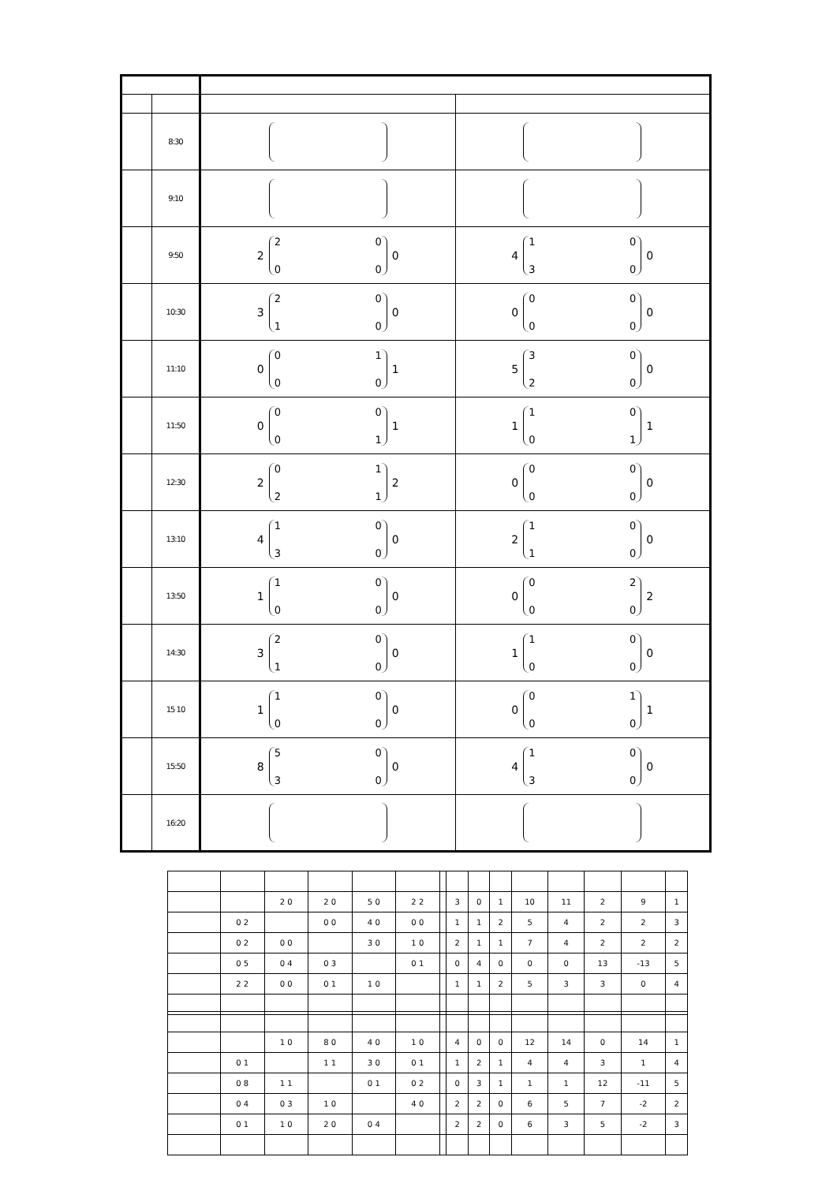| | 8:30 | | |
| | 9:10 | | |
| | 9:50 | 2 2 0 0 0 0 | 4 1 3 0 0 0 |
| | 10:30 | 3 2 1 0 0 0 | 0 0 0 0 0 0 |
| | 11:10 | 0 0 0 1 0 1 | 5 3 2 0 0 0 |
| | 11:50 | 0 0 0 0 1 1 | 1 1 0 0 1 1 |
| | 12:30 | 2 0 2 1 1 2 | 0 0 0 0 0 0 |
| | 13:10 | 4 1 3 0 0 0 | 2 1 1 0 0 0 |
| | 13:50 | 1 1 0 0 0 0 | 0 0 0 2 0 2 |
| | 14:30 | 3 2 1 0 0 0 | 1 1 0 0 0 0 |
| | 15 10 | 1 1 0 0 0 0 | 0 0 0 1 0 1 |
| | 15:50 | 8 5 3 0 0 0 | 4 1 3 0 0 0 |
| | 16:20 | | |
| | | 2 0 | 2 0 | 5 0 | 2 2 | | 3 | 0 | 1 | 10 | 11 | 2 | 9 | 1 |
| | 0 2 | | 0 0 | 4 0 | 0 0 | | 1 | 1 | 2 | 5 | 4 | 2 | 2 | 3 |
| | 0 2 | 0 0 | | 3 0 | 1 0 | | 2 | 1 | 1 | 7 | 4 | 2 | 2 | 2 |
| | 0 5 | 0 4 | 0 3 | | 0 1 | | 0 | 4 | 0 | 0 | 0 | 13 | -13 | 5 |
| | 2 2 | 0 0 | 0 1 | 1 0 | | | 1 | 1 | 2 | 5 | 3 | 3 | 0 | 4 |
| | | 1 0 | 8 0 | 4 0 | 1 0 | | 4 | 0 | 0 | 12 | 14 | 0 | 14 | 1 |
| | 0 1 | | 1 1 | 3 0 | 0 1 | | 1 | 2 | 1 | 4 | 4 | 3 | 1 | 4 |
| | 0 8 | 1 1 | | 0 1 | 0 2 | | 0 | 3 | 1 | 1 | 1 | 12 | -11 | 5 |
| | 0 4 | 0 3 | 1 0 | | 4 0 | | 2 | 2 | 0 | 6 | 5 | 7 | -2 | 2 |
| | 0 1 | 1 0 | 2 0 | 0 4 | | | 2 | 2 | 0 | 6 | 3 | 5 | -2 | 3 |